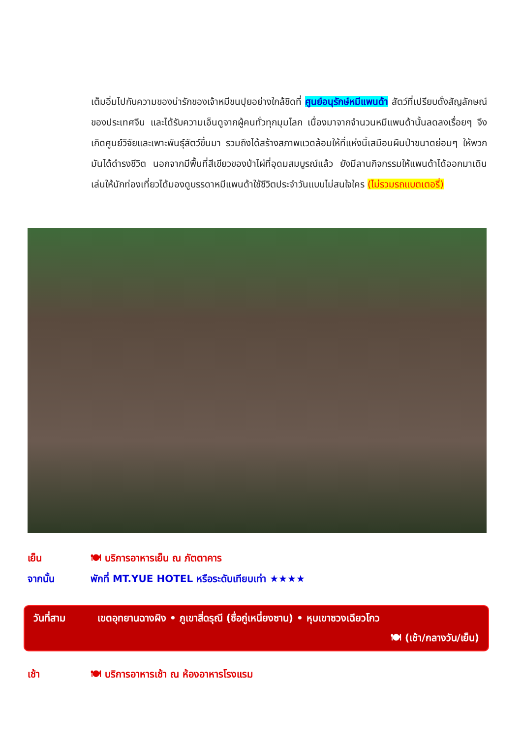เต็มอิ่มไปกับความของน่ารักของเจ้าหมีขนปุยอย่างใกล้ชิดที่ ศูนย์อนุรักษ์หมีแพนด้า สัตว์ที่เปรียบดั่งสัญลักษณ์ของประเทศจีน และได้รับความเอ็นดูจากผู้คนทั่วทุกมุมโลก เนื่องมาจากจำนวนหมีแพนด้านั้นลดลงเรื่อยๆ จึงเกิดศูนย์วิจัยและเพาะพันธุ์สัตว์ขึ้นมา รวมถึงได้สร้างสภาพแวดล้อมให้ที่แห่งนี้เสมือนผืนป่าขนาดย่อมๆ ให้พวกมันได้ดำรงชีวิต นอกจากมีพื้นที่สีเขียวของป่าไผ่ที่อุดมสมบูรณ์แล้ว ยังมีลานกิจกรรมให้แพนด้าได้ออกมาเดินเล่นให้นักท่องเที่ยวได้มองดูบรรดาหมีแพนด้าใช้ชีวิตประจำวันแบบไม่สนใจใคร (ไม่รวมรถแบตเตอรี่)
เย็น 🍽 บริการอาหารเย็น ณ ภัตตาคาร
จากนั้น พักที่ MT.YUE HOTEL หรือระดับเทียบเท่า ★★★★
วันที่สาม เขตอุทยานฉางผิง • ภูเขาสี่ดรุณี (ซื่อกู่เหนี่ยงซาน) • หุบเขาซวงเฉียวโกว
🍽 (เช้า/กลางวัน/เย็น)
เช้า 🍽 บริการอาหารเช้า ณ ห้องอาหารโรงแรม